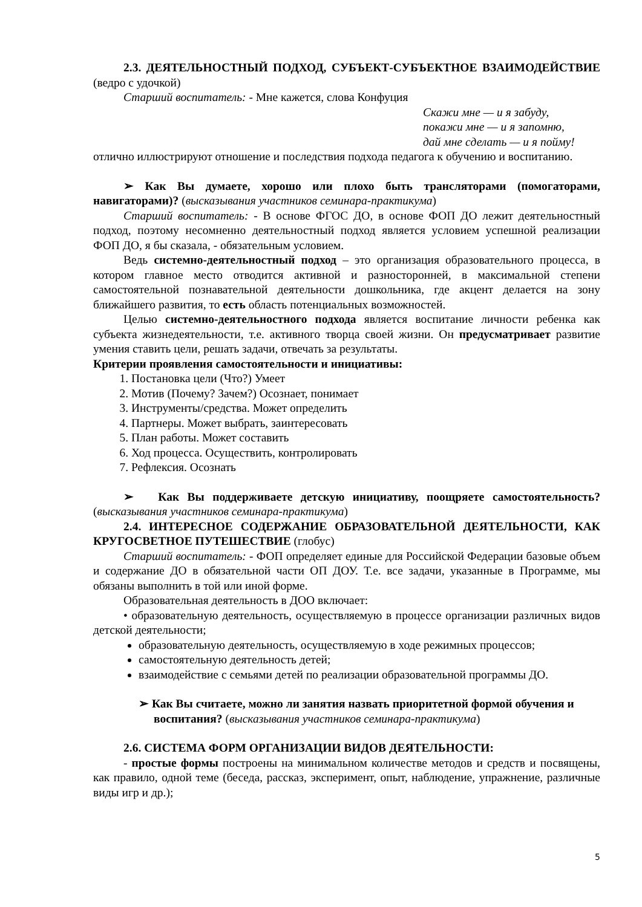2.3. ДЕЯТЕЛЬНОСТНЫЙ ПОДХОД, СУБЪЕКТ-СУБЪЕКТНОЕ ВЗАИМОДЕЙСТВИЕ (ведро с удочкой)
Старший воспитатель: - Мне кажется, слова Конфуция
Скажи мне — и я забуду,
покажи мне — и я запомню,
дай мне сделать — и я пойму!
отлично иллюстрируют отношение и последствия подхода педагога к обучению и воспитанию.
➢ Как Вы думаете, хорошо или плохо быть трансляторами (помогаторами, навигаторами)? (высказывания участников семинара-практикума)
Старший воспитатель: - В основе ФГОС ДО, в основе ФОП ДО лежит деятельностный подход, поэтому несомненно деятельностный подход является условием успешной реализации ФОП ДО, я бы сказала, - обязательным условием.
Ведь системно-деятельностный подход – это организация образовательного процесса, в котором главное место отводится активной и разносторонней, в максимальной степени самостоятельной познавательной деятельности дошкольника, где акцент делается на зону ближайшего развития, то есть область потенциальных возможностей.
Целью системно-деятельностного подхода является воспитание личности ребенка как субъекта жизнедеятельности, т.е. активного творца своей жизни. Он предусматривает развитие умения ставить цели, решать задачи, отвечать за результаты.
Критерии проявления самостоятельности и инициативы:
1. Постановка цели (Что?) Умеет
2. Мотив (Почему? Зачем?) Осознает, понимает
3. Инструменты/средства. Может определить
4. Партнеры. Может выбрать, заинтересовать
5. План работы. Может составить
6. Ход процесса. Осуществить, контролировать
7. Рефлексия. Осознать
➢ Как Вы поддерживаете детскую инициативу, поощряете самостоятельность? (высказывания участников семинара-практикума)
2.4. ИНТЕРЕСНОЕ СОДЕРЖАНИЕ ОБРАЗОВАТЕЛЬНОЙ ДЕЯТЕЛЬНОСТИ, КАК КРУГОСВЕТНОЕ ПУТЕШЕСТВИЕ (глобус)
Старший воспитатель: - ФОП определяет единые для Российской Федерации базовые объем и содержание ДО в обязательной части ОП ДОУ. Т.е. все задачи, указанные в Программе, мы обязаны выполнить в той или иной форме.
Образовательная деятельность в ДОО включает:
• образовательную деятельность, осуществляемую в процессе организации различных видов детской деятельности;
образовательную деятельность, осуществляемую в ходе режимных процессов;
самостоятельную деятельность детей;
взаимодействие с семьями детей по реализации образовательной программы ДО.
➢ Как Вы считаете, можно ли занятия назвать приоритетной формой обучения и воспитания? (высказывания участников семинара-практикума)
2.6. СИСТЕМА ФОРМ ОРГАНИЗАЦИИ ВИДОВ ДЕЯТЕЛЬНОСТИ:
- простые формы построены на минимальном количестве методов и средств и посвящены, как правило, одной теме (беседа, рассказ, эксперимент, опыт, наблюдение, упражнение, различные виды игр и др.);
5